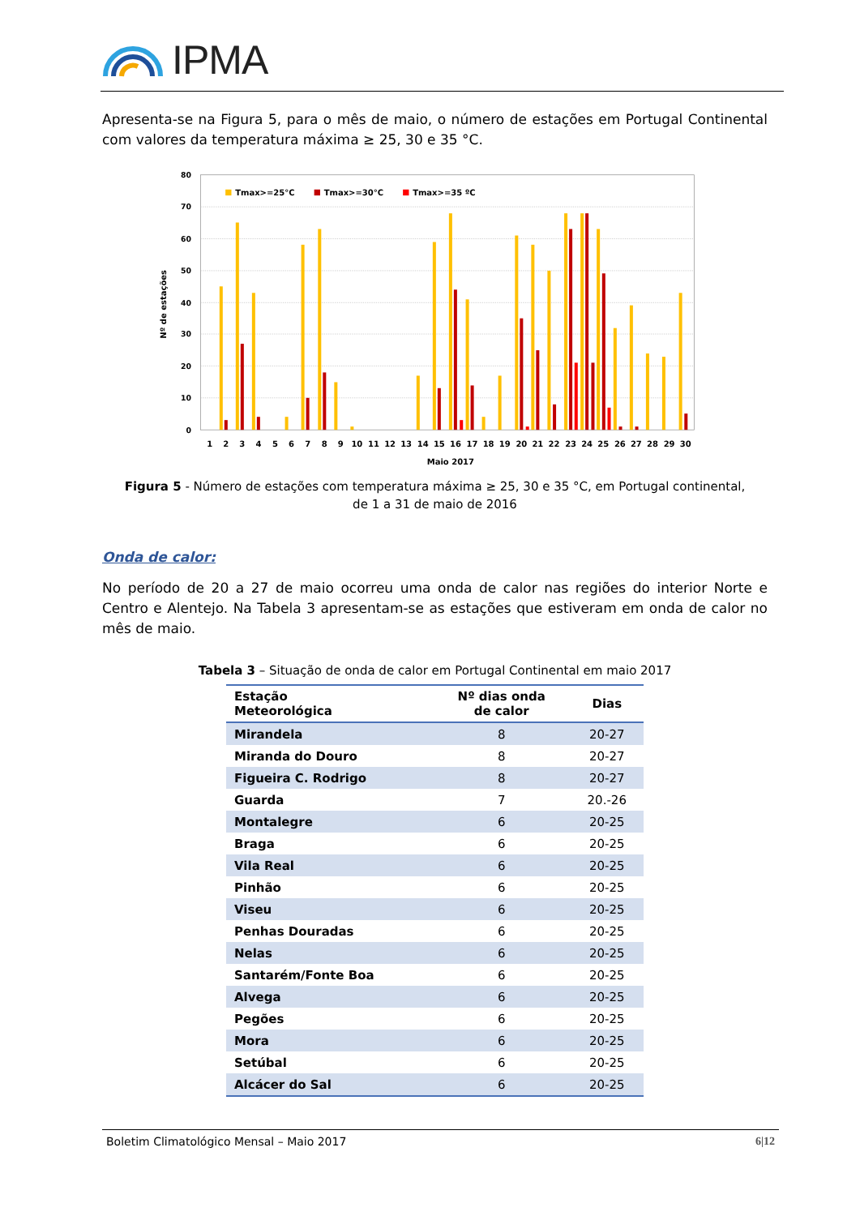IPMA
Apresenta-se na Figura 5, para o mês de maio, o número de estações em Portugal Continental com valores da temperatura máxima ≥ 25, 30 e 35 °C.
80
70
60
50
40
30
20
10
0
Nº de estações
Tmax>=25°C
Tmax>=30°C
Tmax>=35 ºC
1
2
3
4
5
6
7
8
9
10
11
12
13
14
15
16
17
18
19
20
21
22
23
24
25
26
27
28
29
30
Maio 2017
Figura 5 - Número de estações com temperatura máxima ≥ 25, 30 e 35 °C, em Portugal continental,
de 1 a 31 de maio de 2016
Onda de calor:
No período de 20 a 27 de maio ocorreu uma onda de calor nas regiões do interior Norte e Centro e Alentejo. Na Tabela 3 apresentam-se as estações que estiveram em onda de calor no mês de maio.
Tabela 3 – Situação de onda de calor em Portugal Continental em maio 2017
| Estação Meteorológica | Nº dias onda de calor | Dias |
| --- | --- | --- |
| Mirandela | 8 | 20-27 |
| Miranda do Douro | 8 | 20-27 |
| Figueira C. Rodrigo | 8 | 20-27 |
| Guarda | 7 | 20.-26 |
| Montalegre | 6 | 20-25 |
| Braga | 6 | 20-25 |
| Vila Real | 6 | 20-25 |
| Pinhão | 6 | 20-25 |
| Viseu | 6 | 20-25 |
| Penhas Douradas | 6 | 20-25 |
| Nelas | 6 | 20-25 |
| Santarém/Fonte Boa | 6 | 20-25 |
| Alvega | 6 | 20-25 |
| Pegões | 6 | 20-25 |
| Mora | 6 | 20-25 |
| Setúbal | 6 | 20-25 |
| Alcácer do Sal | 6 | 20-25 |
Boletim Climatológico Mensal – Maio 2017 6|12